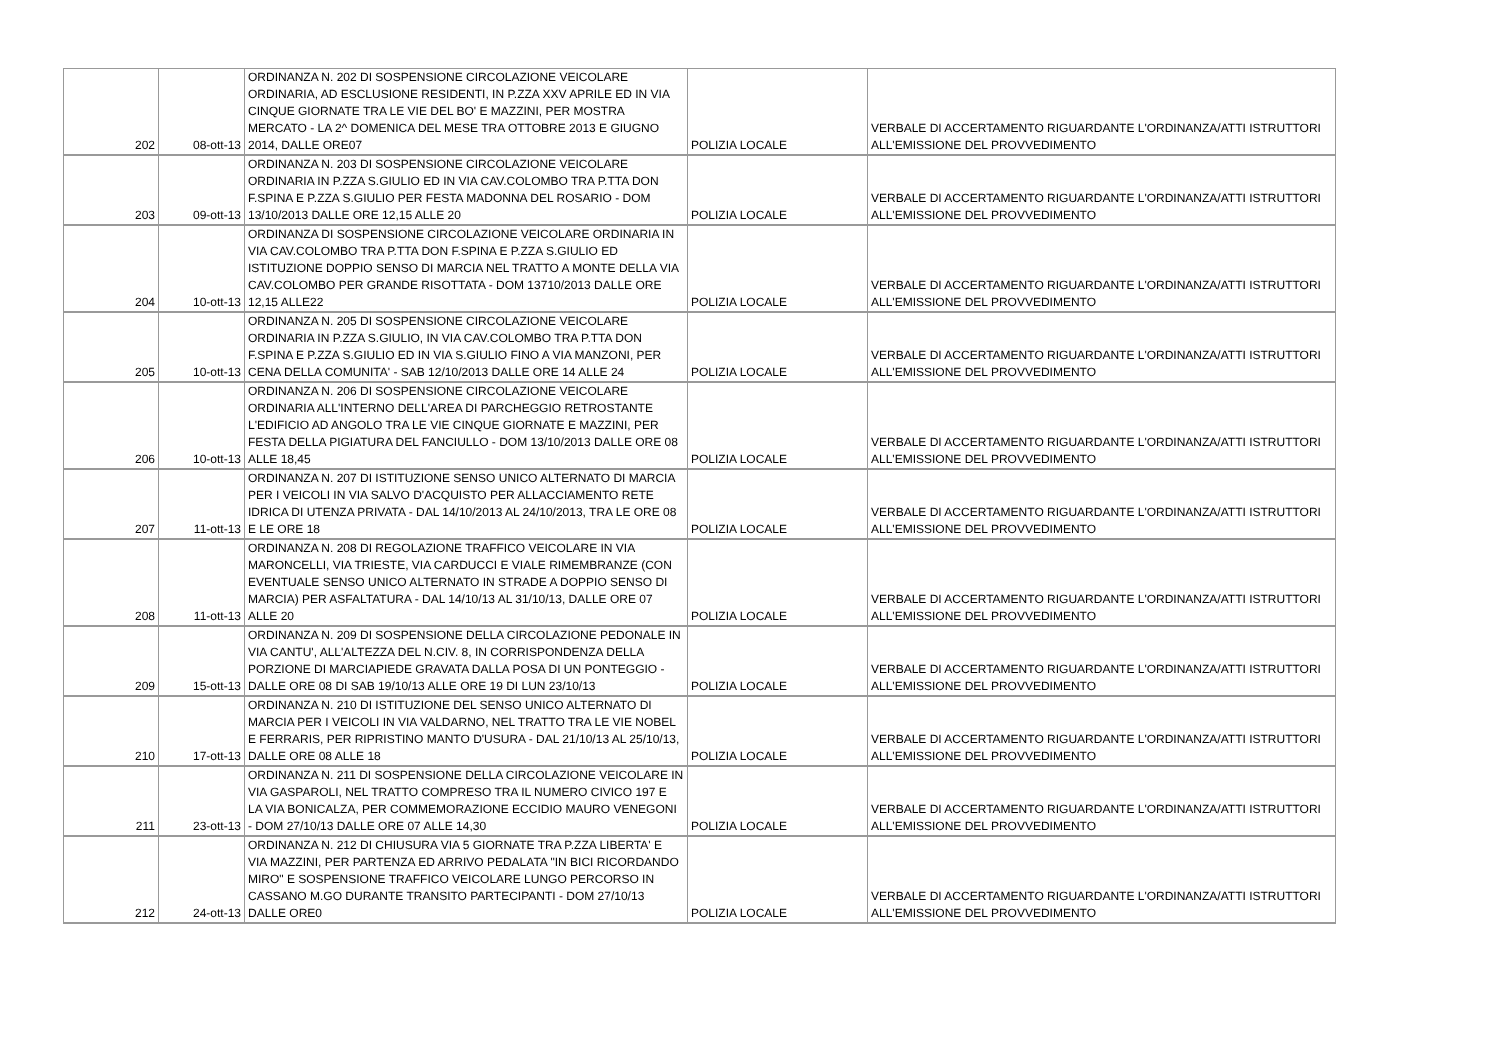| 202 | 08-ott-13 | ORDINANZA N. 202 DI SOSPENSIONE CIRCOLAZIONE VEICOLARE ORDINARIA, AD ESCLUSIONE RESIDENTI, IN P.ZZA XXV APRILE ED IN VIA CINQUE GIORNATE TRA LE VIE DEL BO' E MAZZINI, PER MOSTRA MERCATO - LA 2^ DOMENICA DEL MESE TRA OTTOBRE 2013 E GIUGNO 2014, DALLE ORE07 | POLIZIA LOCALE | VERBALE DI ACCERTAMENTO RIGUARDANTE L'ORDINANZA/ATTI ISTRUTTORI ALL'EMISSIONE DEL PROVVEDIMENTO |
| 203 | 09-ott-13 | ORDINANZA N. 203 DI SOSPENSIONE CIRCOLAZIONE VEICOLARE ORDINARIA IN P.ZZA S.GIULIO ED IN VIA CAV.COLOMBO TRA P.TTA DON F.SPINA E P.ZZA S.GIULIO PER FESTA MADONNA DEL ROSARIO - DOM 13/10/2013 DALLE ORE 12,15 ALLE 20 | POLIZIA LOCALE | VERBALE DI ACCERTAMENTO RIGUARDANTE L'ORDINANZA/ATTI ISTRUTTORI ALL'EMISSIONE DEL PROVVEDIMENTO |
| 204 | 10-ott-13 | ORDINANZA DI SOSPENSIONE CIRCOLAZIONE VEICOLARE ORDINARIA IN VIA CAV.COLOMBO TRA P.TTA DON F.SPINA E P.ZZA S.GIULIO ED ISTITUZIONE DOPPIO SENSO DI MARCIA NEL TRATTO A MONTE DELLA VIA CAV.COLOMBO PER GRANDE RISOTTATA - DOM 13710/2013 DALLE ORE 12,15 ALLE22 | POLIZIA LOCALE | VERBALE DI ACCERTAMENTO RIGUARDANTE L'ORDINANZA/ATTI ISTRUTTORI ALL'EMISSIONE DEL PROVVEDIMENTO |
| 205 | 10-ott-13 | ORDINANZA N. 205 DI SOSPENSIONE CIRCOLAZIONE VEICOLARE ORDINARIA IN P.ZZA S.GIULIO, IN VIA CAV.COLOMBO TRA P.TTA DON F.SPINA E P.ZZA S.GIULIO ED IN VIA S.GIULIO FINO A VIA MANZONI, PER CENA DELLA COMUNITA' - SAB 12/10/2013 DALLE ORE 14 ALLE 24 | POLIZIA LOCALE | VERBALE DI ACCERTAMENTO RIGUARDANTE L'ORDINANZA/ATTI ISTRUTTORI ALL'EMISSIONE DEL PROVVEDIMENTO |
| 206 | 10-ott-13 | ORDINANZA N. 206 DI SOSPENSIONE CIRCOLAZIONE VEICOLARE ORDINARIA ALL'INTERNO DELL'AREA DI PARCHEGGIO RETROSTANTE L'EDIFICIO AD ANGOLO TRA LE VIE CINQUE GIORNATE E MAZZINI, PER FESTA DELLA PIGIATURA DEL FANCIULLO - DOM 13/10/2013 DALLE ORE 08 ALLE 18,45 | POLIZIA LOCALE | VERBALE DI ACCERTAMENTO RIGUARDANTE L'ORDINANZA/ATTI ISTRUTTORI ALL'EMISSIONE DEL PROVVEDIMENTO |
| 207 | 11-ott-13 | ORDINANZA N. 207 DI ISTITUZIONE SENSO UNICO ALTERNATO DI MARCIA PER I VEICOLI IN VIA SALVO D'ACQUISTO PER ALLACCIAMENTO RETE IDRICA DI UTENZA PRIVATA - DAL 14/10/2013 AL 24/10/2013, TRA LE ORE 08 E LE ORE 18 | POLIZIA LOCALE | VERBALE DI ACCERTAMENTO RIGUARDANTE L'ORDINANZA/ATTI ISTRUTTORI ALL'EMISSIONE DEL PROVVEDIMENTO |
| 208 | 11-ott-13 | ORDINANZA N. 208 DI REGOLAZIONE TRAFFICO VEICOLARE IN VIA MARONCELLI, VIA TRIESTE, VIA CARDUCCI E VIALE RIMEMBRANZE (CON EVENTUALE SENSO UNICO ALTERNATO IN STRADE A DOPPIO SENSO DI MARCIA) PER ASFALTATURA - DAL 14/10/13 AL 31/10/13, DALLE ORE 07 ALLE 20 | POLIZIA LOCALE | VERBALE DI ACCERTAMENTO RIGUARDANTE L'ORDINANZA/ATTI ISTRUTTORI ALL'EMISSIONE DEL PROVVEDIMENTO |
| 209 | 15-ott-13 | ORDINANZA N. 209 DI SOSPENSIONE DELLA CIRCOLAZIONE PEDONALE IN VIA CANTU', ALL'ALTEZZA DEL N.CIV. 8, IN CORRISPONDENZA DELLA PORZIONE DI MARCIAPIEDE GRAVATA DALLA POSA DI UN PONTEGGIO - DALLE ORE 08 DI SAB 19/10/13 ALLE ORE 19 DI LUN 23/10/13 | POLIZIA LOCALE | VERBALE DI ACCERTAMENTO RIGUARDANTE L'ORDINANZA/ATTI ISTRUTTORI ALL'EMISSIONE DEL PROVVEDIMENTO |
| 210 | 17-ott-13 | ORDINANZA N. 210 DI ISTITUZIONE DEL SENSO UNICO ALTERNATO DI MARCIA PER I VEICOLI IN VIA VALDARNO, NEL TRATTO TRA LE VIE NOBEL E FERRARIS, PER RIPRISTINO MANTO D'USURA - DAL 21/10/13 AL 25/10/13, DALLE ORE 08 ALLE 18 | POLIZIA LOCALE | VERBALE DI ACCERTAMENTO RIGUARDANTE L'ORDINANZA/ATTI ISTRUTTORI ALL'EMISSIONE DEL PROVVEDIMENTO |
| 211 | 23-ott-13 | ORDINANZA N. 211 DI SOSPENSIONE DELLA CIRCOLAZIONE VEICOLARE IN VIA GASPAROLI, NEL TRATTO COMPRESO TRA IL NUMERO CIVICO 197 E LA VIA BONICALZA, PER COMMEMORAZIONE ECCIDIO MAURO VENEGONI - DOM 27/10/13 DALLE ORE 07 ALLE 14,30 | POLIZIA LOCALE | VERBALE DI ACCERTAMENTO RIGUARDANTE L'ORDINANZA/ATTI ISTRUTTORI ALL'EMISSIONE DEL PROVVEDIMENTO |
| 212 | 24-ott-13 | ORDINANZA N. 212 DI CHIUSURA VIA 5 GIORNATE TRA P.ZZA LIBERTA' E VIA MAZZINI, PER PARTENZA ED ARRIVO PEDALATA "IN BICI RICORDANDO MIRO" E SOSPENSIONE TRAFFICO VEICOLARE LUNGO PERCORSO IN CASSANO M.GO DURANTE TRANSITO PARTECIPANTI - DOM 27/10/13 DALLE ORE0 | POLIZIA LOCALE | VERBALE DI ACCERTAMENTO RIGUARDANTE L'ORDINANZA/ATTI ISTRUTTORI ALL'EMISSIONE DEL PROVVEDIMENTO |